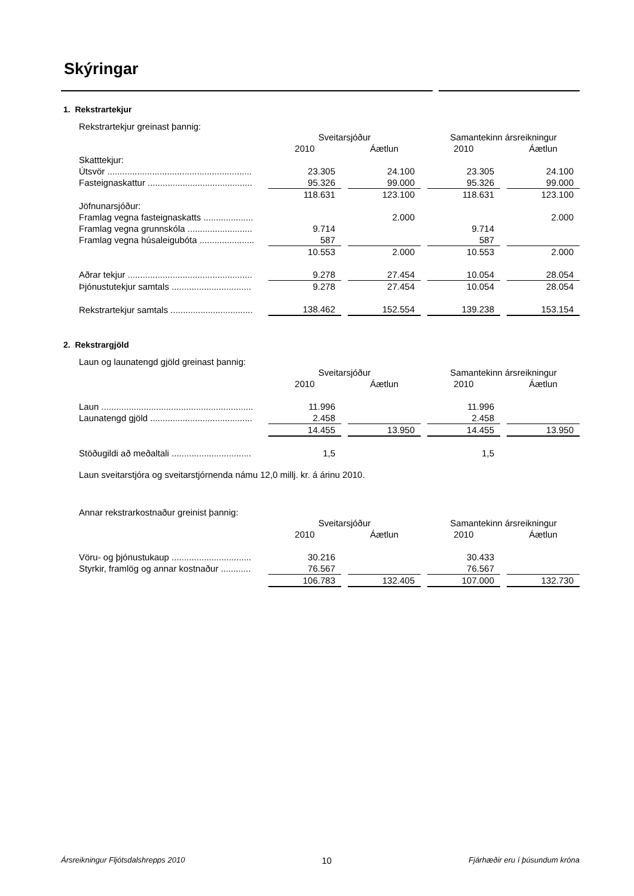Skýringar
1. Rekstrartekjur
Rekstrartekjur greinast þannig:
| | Sveitarsjóður | | | | Samantekinn ársreikningur | | |
| | 2010 | | Áætlun | | 2010 | | Áætlun |
| Skatttekjur: | | | | | | | |
| Útsvör .......................................................... | 23.305 | | 24.100 | | 23.305 | | 24.100 |
| Fasteignaskattur .......................................... | 95.326 | | 99.000 | | 95.326 | | 99.000 |
| | 118.631 | | 123.100 | | 118.631 | | 123.100 |
| Jöfnunarsjóður: | | | | | | | |
| Framlag vegna fasteignaskatts .................... | | | 2.000 | | | | 2.000 |
| Framlag vegna grunnskóla .......................... | 9.714 | | | | 9.714 | | |
| Framlag vegna húsaleigubóta ...................... | 587 | | | | 587 | | |
| | 10.553 | | 2.000 | | 10.553 | | 2.000 |
| Aðrar tekjur .................................................. | 9.278 | | 27.454 | | 10.054 | | 28.054 |
| Þjónustutekjur samtals ................................ | 9.278 | | 27.454 | | 10.054 | | 28.054 |
| Rekstrartekjur samtals ................................. | 138.462 | | 152.554 | | 139.238 | | 153.154 |
2. Rekstrargjöld
Laun og launatengd gjöld greinast þannig:
| | Sveitarsjóður | | | | Samantekinn ársreikningur | | |
| | 2010 | | Áætlun | | 2010 | | Áætlun |
| Laun ............................................................. | 11.996 | | | | 11.996 | | |
| Launatengd gjöld ......................................... | 2.458 | | | | 2.458 | | |
| | 14.455 | | 13.950 | | 14.455 | | 13.950 |
| Stöðugildi að meðaltali ................................ | 1,5 | | | | 1,5 | | |
Laun sveitarstjóra og sveitarstjórnenda námu 12,0 millj. kr. á árinu 2010.
Annar rekstrarkostnaður greinist þannig:
| | Sveitarsjóður | | | | Samantekinn ársreikningur | | |
| | 2010 | | Áætlun | | 2010 | | Áætlun |
| Vöru- og þjónustukaup ................................ | 30.216 | | | | 30.433 | | |
| Styrkir, framlög og annar kostnaður ............ | 76.567 | | | | 76.567 | | |
| | 106.783 | | 132.405 | | 107.000 | | 132.730 |
Ársreikningur Fljótsdalshrepps 2010 10 Fjárhæðir eru í þúsundum króna